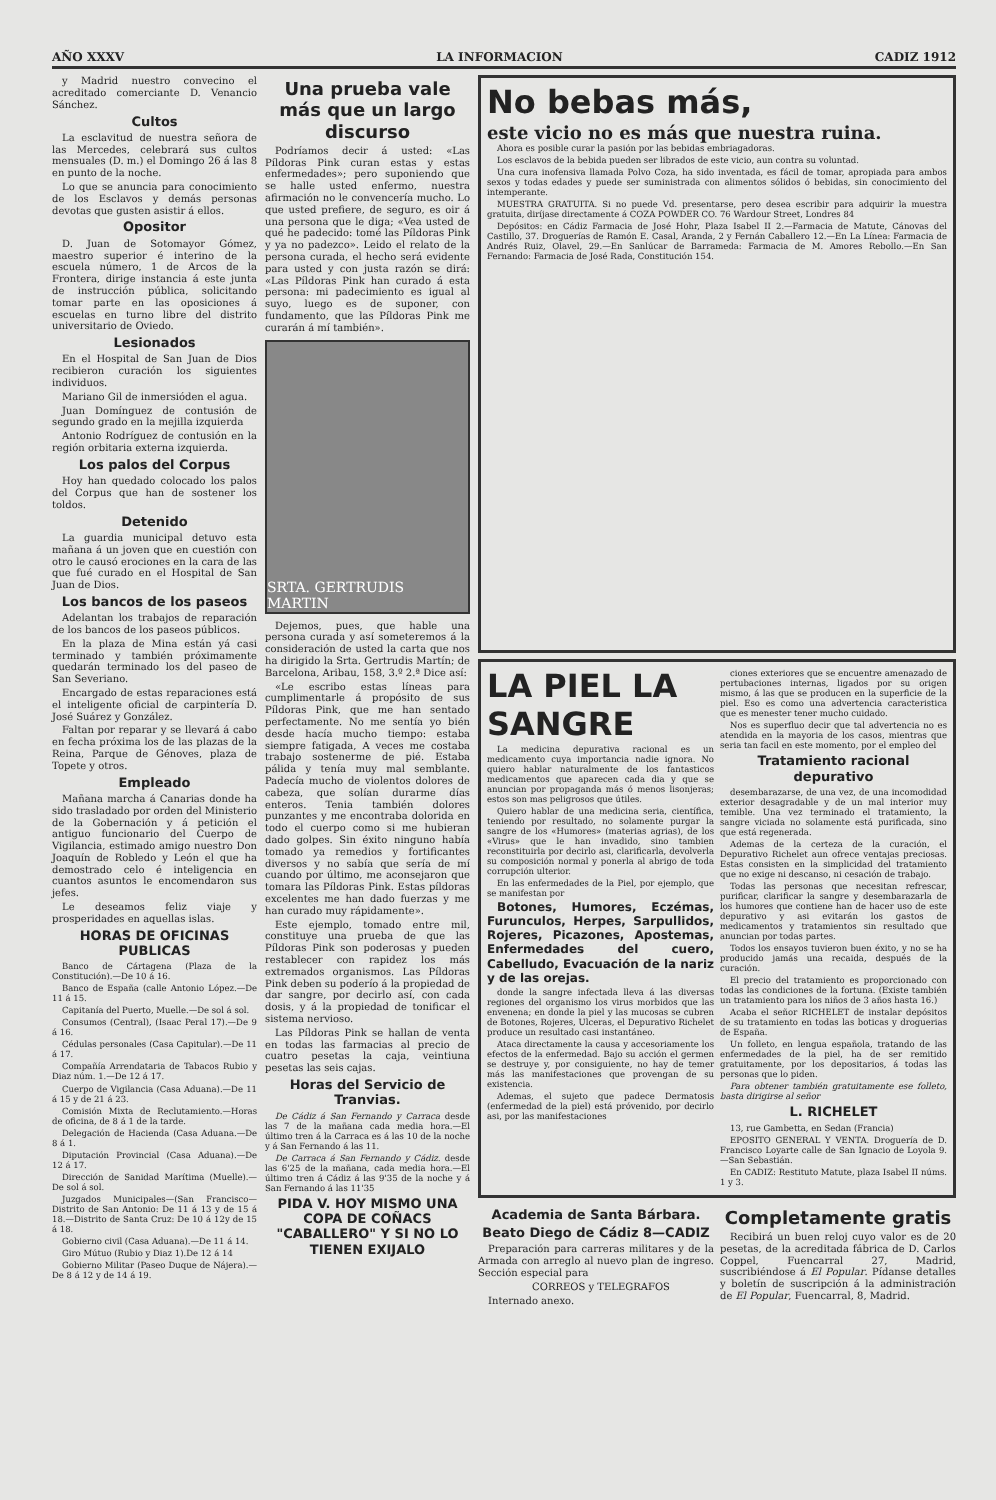AÑO XXXV LA INFORMACION CADIZ 1912
y Madrid nuestro convecino el acreditado comerciante D. Venancio Sánchez.
Cultos
La esclavitud de nuestra señora de las Mercedes, celebrará sus cultos mensuales (D. m.) el Domingo 26 á las 8 en punto de la noche.
Lo que se anuncia para conocimiento de los Esclavos y demás personas devotas que gusten asistir á ellos.
Opositor
D. Juan de Sotomayor Gómez, maestro superior é interino de la escuela número, 1 de Arcos de la Frontera, dirige instancia á este junta de instrucción pública, solicitando tomar parte en las oposiciones á escuelas en turno libre del distrito universitario de Oviedo.
Lesionados
En el Hospital de San Juan de Dios recibieron curación los siguientes individuos.
Mariano Gil de inmersióden el agua.
Juan Domínguez de contusión de segundo grado en la mejilla izquierda
Antonio Rodríguez de contusión en la región orbitaria externa izquierda.
Los palos del Corpus
Hoy han quedado colocado los palos del Corpus que han de sostener los toldos.
Detenido
La guardia municipal detuvo esta mañana á un joven que en cuestión con otro le causó erociones en la cara de las que fué curado en el Hospital de San Juan de Dios.
Los bancos de los paseos
Adelantan los trabajos de reparación de los bancos de los paseos públicos.
En la plaza de Mina están yá casi terminado y también próximamente quedarán terminado los del paseo de San Severiano.
Encargado de estas reparaciones está el inteligente oficial de carpintería D. José Suárez y González.
Faltan por reparar y se llevará á cabo en fecha próxima los de las plazas de la Reina, Parque de Génoves, plaza de Topete y otros.
Empleado
Mañana marcha á Canarias donde ha sido trasladado por orden del Ministerio de la Gobernación y á petición el antiguo funcionario del Cuerpo de Vigilancia, estimado amigo nuestro Don Joaquín de Robledo y León el que ha demostrado celo é inteligencia en cuantos asuntos le encomendaron sus jefes.
Le deseamos feliz viaje y prosperidades en aquellas islas.
HORAS DE OFICINAS PUBLICAS
Banco de Cártagena (Plaza de la Constitución).—De 10 á 16.
Banco de España (calle Antonio López.—De 11 á 15.
Capitanía del Puerto, Muelle.—De sol á sol.
Consumos (Central), (Isaac Peral 17).—De 9 á 16.
Cédulas personales (Casa Capitular).—De 11 á 17.
Compañía Arrendataria de Tabacos Rubio y Diaz núm. 1.—De 12 á 17.
Cuerpo de Vigilancia (Casa Aduana).—De 11 á 15 y de 21 á 23.
Comisión Mixta de Reclutamiento.—Horas de oficina, de 8 á 1 de la tarde.
Delegación de Hacienda (Casa Aduana.—De 8 á 1.
Diputación Provincial (Casa Aduana).—De 12 á 17.
Dirección de Sanidad Marítima (Muelle).—De sol á sol.
Juzgados Municipales—(San Francisco—Distrito de San Antonio: De 11 á 13 y de 15 á 18.—Distrito de Santa Cruz: De 10 á 12y de 15 á 18.
Gobierno civil (Casa Aduana).—De 11 á 14.
Giro Mútuo (Rubio y Diaz 1).De 12 á 14
Gobierno Militar (Paseo Duque de Nájera).—De 8 á 12 y de 14 á 19.
Una prueba vale más que un largo discurso
Podríamos decir á usted: «Las Píldoras Pink curan estas y estas enfermedades»; pero suponiendo que se halle usted enfermo, nuestra afirmación no le convencería mucho. Lo que usted prefiere, de seguro, es oir á una persona que le diga; «Vea usted de qué he padecido: tomé las Píldoras Pink y ya no padezco». Leido el relato de la persona curada, el hecho será evidente para usted y con justa razón se dirá: «Las Píldoras Pink han curado á esta persona: mi padecimiento es igual al suyo, luego es de suponer, con fundamento, que las Píldoras Pink me curarán á mí también».
SRTA. GERTRUDIS MARTIN
Dejemos, pues, que hable una persona curada y así someteremos á la consideración de usted la carta que nos ha dirigido la Srta. Gertrudis Martín; de Barcelona, Aribau, 158, 3.º 2.ª Dice así:
«Le escribo estas líneas para cumplimentarle á propósito de sus Píldoras Pink, que me han sentado perfectamente. No me sentía yo bién desde hacía mucho tiempo: estaba siempre fatigada, A veces me costaba trabajo sostenerme de pié. Estaba pálida y tenía muy mal semblante. Padecía mucho de violentos dolores de cabeza, que solían durarme días enteros. Tenia también dolores punzantes y me encontraba dolorida en todo el cuerpo como si me hubieran dado golpes. Sin éxito ninguno había tomado ya remedios y fortificantes diversos y no sabía que sería de mí cuando por último, me aconsejaron que tomara las Píldoras Pink. Estas píldoras excelentes me han dado fuerzas y me han curado muy rápidamente».
Este ejemplo, tomado entre mil, constituye una prueba de que las Píldoras Pink son poderosas y pueden restablecer con rapidez los más extremados organismos. Las Píldoras Pink deben su poderío á la propiedad de dar sangre, por decirlo así, con cada dosis, y á la propiedad de tonificar el sistema nervioso.
Las Píldoras Pink se hallan de venta en todas las farmacias al precio de cuatro pesetas la caja, veintiuna pesetas las seis cajas.
Horas del Servicio de Tranvias.
De Cádiz á San Fernando y Carraca desde las 7 de la mañana cada media hora.—El último tren á la Carraca es á las 10 de la noche y á San Fernando á las 11.
De Carraca á San Fernando y Cádiz. desde las 6'25 de la mañana, cada media hora.—El último tren á Cádiz á las 9'35 de la noche y á San Fernando á las 11'35
PIDA V. HOY MISMO UNA COPA DE COÑACS "CABALLERO" Y SI NO LO TIENEN EXIJALO
No bebas más,
este vicio no es más que nuestra ruina.
Ahora es posible curar la pasión por las bebidas embriagadoras.
Los esclavos de la bebida pueden ser librados de este vicio, aun contra su voluntad.
Una cura inofensiva llamada Polvo Coza, ha sido inventada, es fácil de tomar, apropiada para ambos sexos y todas edades y puede ser suministrada con alimentos sólidos ó bebidas, sin conocimiento del intemperante.
MUESTRA GRATUITA. Si no puede Vd. presentarse, pero desea escribir para adquirir la muestra gratuita, diríjase directamente á COZA POWDER CO. 76 Wardour Street, Londres 84
Depósitos: en Cádiz Farmacia de José Hohr, Plaza Isabel II 2.—Farmacia de Matute, Cánovas del Castillo, 37. Droguerías de Ramón E. Casal, Aranda, 2 y Fernán Caballero 12.—En La Línea: Farmacia de Andrés Ruiz, Olavel, 29.—En Sanlúcar de Barrameda: Farmacia de M. Amores Rebollo.—En San Fernando: Farmacia de José Rada, Constitución 154.
LA PIEL LA SANGRE
La medicina depurativa racional es un medicamento cuya importancia nadie ignora. No quiero hablar naturalmente de los fantasticos medicamentos que aparecen cada dia y que se anuncian por propaganda más ó menos lisonjeras; estos son mas peligrosos que útiles.
Quiero hablar de una medicina seria, científica, teniendo por resultado, no solamente purgar la sangre de los «Humores» (materias agrias), de los «Virus» que le han invadido, sino tambien reconstituirla por decirlo asi, clarificarla, devolverla su composición normal y ponerla al abrigo de toda corrupción ulterior.
En las enfermedades de la Piel, por ejemplo, que se manifestan por
Botones, Humores, Eczémas, Furunculos, Herpes, Sarpullidos, Rojeres, Picazones, Apostemas, Enfermedades del cuero, Cabelludo, Evacuación de la nariz y de las orejas.
donde la sangre infectada lleva á las diversas regiones del organismo los virus morbidos que las envenena; en donde la piel y las mucosas se cubren de Botones, Rojeres, Ulceras, el Depurativo Richelet produce un resultado casi instantáneo.
Ataca directamente la causa y accesoriamente los efectos de la enfermedad. Bajo su acción el germen se destruye y, por consiguiente, no hay de temer más las manifestaciones que provengan de su existencia.
Ademas, el sujeto que padece Dermatosis (enfermedad de la piel) está próvenido, por decirlo asi, por las manifestaciones
ciones exteriores que se encuentre amenazado de pertubaciones internas, ligados por su origen mismo, á las que se producen en la superficie de la piel. Eso es como una advertencia caracteristica que es menester tener mucho cuidado.
Nos es superfluo decir que tal advertencia no es atendida en la mayoria de los casos, mientras que seria tan facil en este momento, por el empleo del
Tratamiento racional depurativo
desembarazarse, de una vez, de una incomodidad exterior desagradable y de un mal interior muy temible. Una vez terminado el tratamiento, la sangre viciada no solamente está purificada, sino que está regenerada.
Ademas de la certeza de la curación, el Depurativo Richelet aun ofrece ventajas preciosas. Estas consisten en la simplicidad del tratamiento que no exige ni descanso, ni cesación de trabajo.
Todas las personas que necesitan refrescar, purificar, clarificar la sangre y desembarazarla de los humores que contiene han de hacer uso de este depurativo y asi evitarán los gastos de medicamentos y tratamientos sin resultado que anuncian por todas partes.
Todos los ensayos tuvieron buen éxito, y no se ha producido jamás una recaida, después de la curación.
El precio del tratamiento es proporcionado con todas las condiciones de la fortuna. (Existe también un tratamiento para los niños de 3 años hasta 16.)
Acaba el señor RICHELET de instalar depósitos de su tratamiento en todas las boticas y droguerias de España.
Un folleto, en lengua española, tratando de las enfermedades de la piel, ha de ser remitido gratuitamente, por los depositarios, á todas las personas que lo piden.
Para obtener también gratuitamente ese folleto, basta dirigirse al señor
L. RICHELET
13, rue Gambetta, en Sedan (Francia)
EPOSITO GENERAL Y VENTA. Droguería de D. Francisco Loyarte calle de San Ignacio de Loyola 9.—San Sebastián.
En CADIZ: Restituto Matute, plaza Isabel II núms. 1 y 3.
Academia de Santa Bárbara.
Beato Diego de Cádiz 8—CADIZ
Preparación para carreras militares y de la Armada con arreglo al nuevo plan de ingreso. Sección especial para
CORREOS y TELEGRAFOS
Internado anexo.
Completamente gratis
Recibirá un buen reloj cuyo valor es de 20 pesetas, de la acreditada fábrica de D. Carlos Coppel, Fuencarral 27, Madrid, suscribiéndose á El Popular. Pídanse detalles y boletín de suscripción á la administración de El Popular, Fuencarral, 8, Madrid.